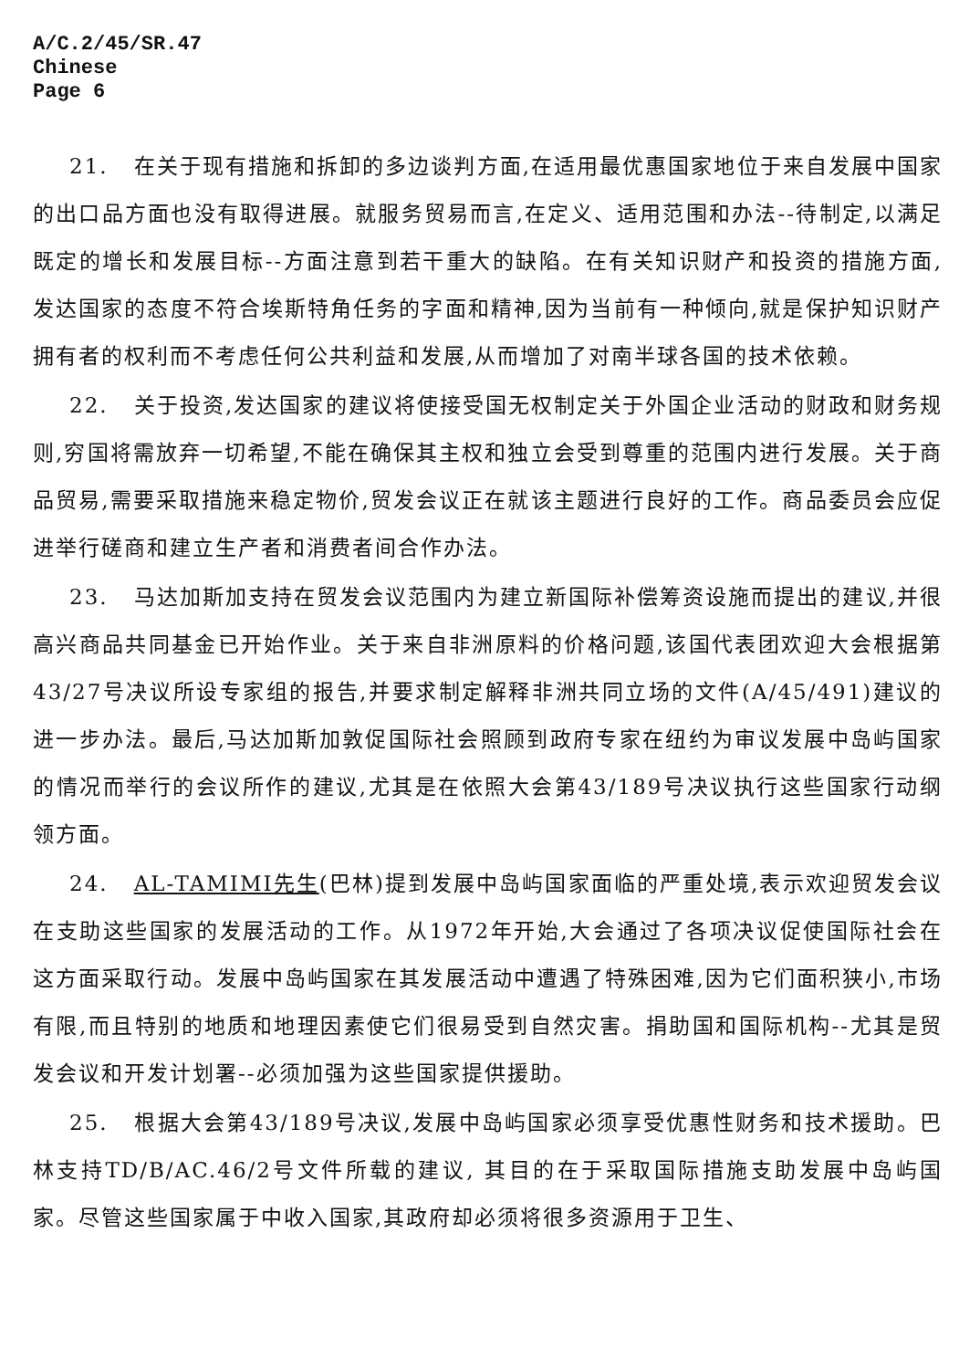A/C.2/45/SR.47
Chinese
Page 6
21. 在关于现有措施和拆卸的多边谈判方面,在适用最优惠国家地位于来自发展中国家的出口品方面也没有取得进展。就服务贸易而言,在定义、适用范围和办法--待制定,以满足既定的增长和发展目标--方面注意到若干重大的缺陷。在有关知识财产和投资的措施方面,发达国家的态度不符合埃斯特角任务的字面和精神,因为当前有一种倾向,就是保护知识财产拥有者的权利而不考虑任何公共利益和发展,从而增加了对南半球各国的技术依赖。
22. 关于投资,发达国家的建议将使接受国无权制定关于外国企业活动的财政和财务规则,穷国将需放弃一切希望,不能在确保其主权和独立会受到尊重的范围内进行发展。关于商品贸易,需要采取措施来稳定物价,贸发会议正在就该主题进行良好的工作。商品委员会应促进举行磋商和建立生产者和消费者间合作办法。
23. 马达加斯加支持在贸发会议范围内为建立新国际补偿筹资设施而提出的建议,并很高兴商品共同基金已开始作业。关于来自非洲原料的价格问题,该国代表团欢迎大会根据第43/27号决议所设专家组的报告,并要求制定解释非洲共同立场的文件(A/45/491)建议的进一步办法。最后,马达加斯加敦促国际社会照顾到政府专家在纽约为审议发展中岛屿国家的情况而举行的会议所作的建议,尤其是在依照大会第43/189号决议执行这些国家行动纲领方面。
24. AL-TAMIMI先生(巴林)提到发展中岛屿国家面临的严重处境,表示欢迎贸发会议在支助这些国家的发展活动的工作。从1972年开始,大会通过了各项决议促使国际社会在这方面采取行动。发展中岛屿国家在其发展活动中遭遇了特殊困难,因为它们面积狭小,市场有限,而且特别的地质和地理因素使它们很易受到自然灾害。捐助国和国际机构--尤其是贸发会议和开发计划署--必须加强为这些国家提供援助。
25. 根据大会第43/189号决议,发展中岛屿国家必须享受优惠性财务和技术援助。巴林支持TD/B/AC.46/2号文件所载的建议, 其目的在于采取国际措施支助发展中岛屿国家。尽管这些国家属于中收入国家,其政府却必须将很多资源用于卫生、